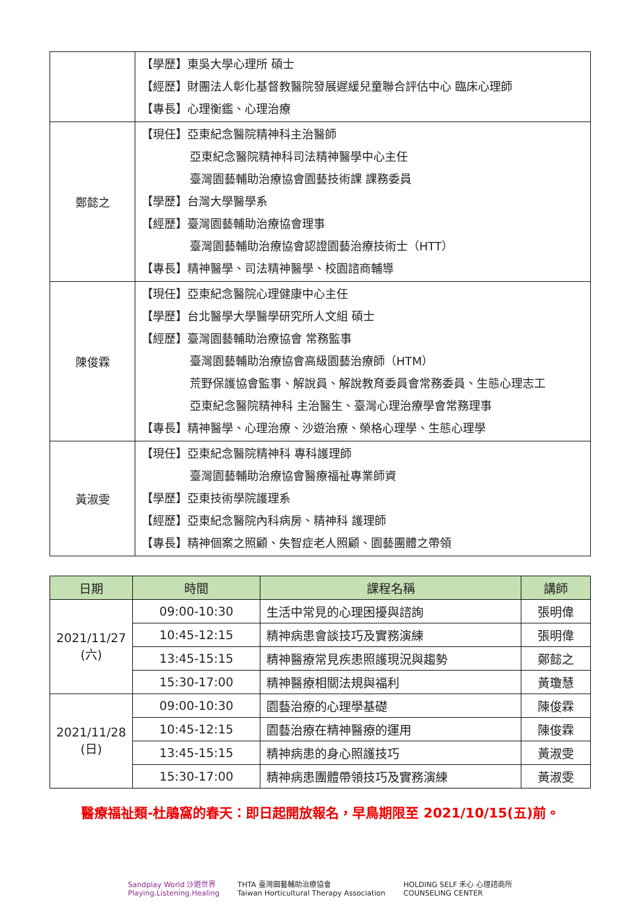| | 【學歷】東吳大學心理所 碩士 【經歷】財團法人彰化基督教醫院發展遲緩兒童聯合評估中心 臨床心理師 【專長】心理衡鑑、心理治療 |
| 鄭懿之 | 【現任】亞東紀念醫院精神科主治醫師 亞東紀念醫院精神科司法精神醫學中心主任 臺灣園藝輔助治療協會園藝技術課 課務委員 【學歷】台灣大學醫學系 【經歷】臺灣園藝輔助治療協會理事 臺灣園藝輔助治療協會認證園藝治療技術士（HTT） 【專長】精神醫學、司法精神醫學、校園諮商輔導 |
| 陳俊霖 | 【現任】亞東紀念醫院心理健康中心主任 【學歷】台北醫學大學醫學研究所人文組 碩士 【經歷】臺灣園藝輔助治療協會 常務監事 臺灣園藝輔助治療協會高級園藝治療師（HTM） 荒野保護協會監事、解說員、解說教育委員會常務委員、生態心理志工 亞東紀念醫院精神科 主治醫生、臺灣心理治療學會常務理事 【專長】精神醫學、心理治療、沙遊治療、榮格心理學、生態心理學 |
| 黃淑雯 | 【現任】亞東紀念醫院精神科 專科護理師 臺灣園藝輔助治療協會醫療福祉專業師資 【學歷】亞東技術學院護理系 【經歷】亞東紀念醫院內科病房、精神科 護理師 【專長】精神個案之照顧、失智症老人照顧、園藝團體之帶領 |
| 日期 | 時間 | 課程名稱 | 講師 |
| --- | --- | --- | --- |
| 2021/11/27 (六) | 09:00-10:30 | 生活中常見的心理困擾與諮詢 | 張明偉 |
| | 10:45-12:15 | 精神病患會談技巧及實務演練 | 張明偉 |
| | 13:45-15:15 | 精神醫療常見疾患照護現況與趨勢 | 鄭懿之 |
| | 15:30-17:00 | 精神醫療相關法規與福利 | 黃瓊慧 |
| 2021/11/28 (日) | 09:00-10:30 | 園藝治療的心理學基礎 | 陳俊霖 |
| | 10:45-12:15 | 園藝治療在精神醫療的運用 | 陳俊霖 |
| | 13:45-15:15 | 精神病患的身心照護技巧 | 黃淑雯 |
| | 15:30-17:00 | 精神病患團體帶領技巧及實務演練 | 黃淑雯 |
醫療福祉類-杜鵑窩的春天：即日起開放報名，早鳥期限至 2021/10/15(五)前。
Sandplay World 沙遊世界
Playing.Listening.Healing
THTA 臺灣園藝輔助治療協會
Taiwan Horticultural Therapy Association
HOLDING SELF 禾心 心理諮商所
COUNSELING CENTER